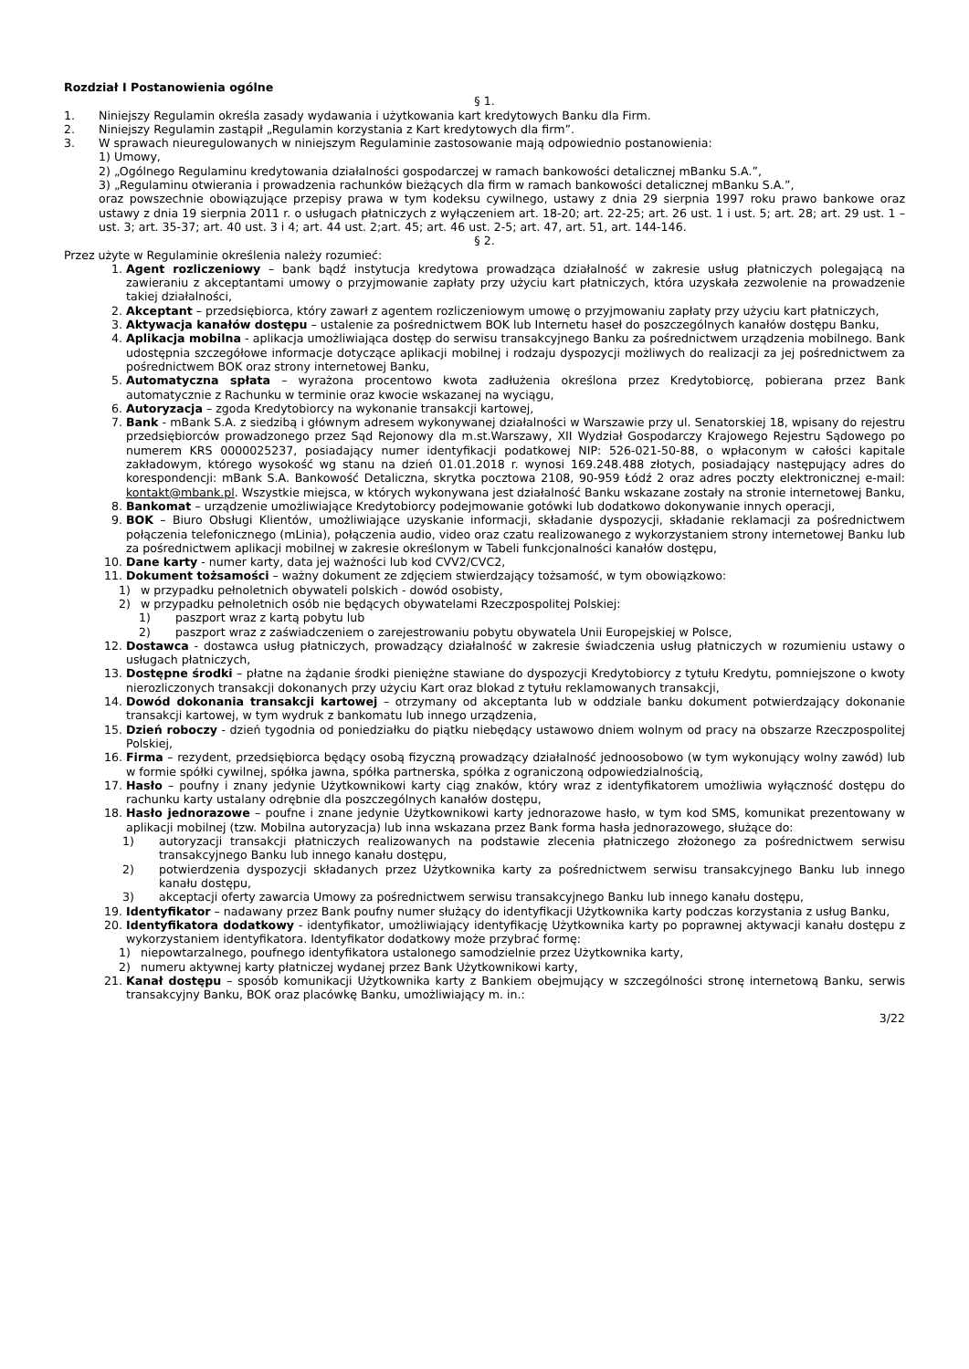Rozdział I Postanowienia ogólne
§ 1.
1. Niniejszy Regulamin określa zasady wydawania i użytkowania kart kredytowych Banku dla Firm.
2. Niniejszy Regulamin zastąpił „Regulamin korzystania z Kart kredytowych dla firm”.
3. W sprawach nieuregulowanych w niniejszym Regulaminie zastosowanie mają odpowiednio postanowienia:
1) Umowy,
2) „Ogólnego Regulaminu kredytowania działalności gospodarczej w ramach bankowości detalicznej mBanku S.A.”,
3) „Regulaminu otwierania i prowadzenia rachunków bieżących dla firm w ramach bankowości detalicznej mBanku S.A.”,
oraz powszechnie obowiązujące przepisy prawa w tym kodeksu cywilnego, ustawy z dnia 29 sierpnia 1997 roku prawo bankowe oraz ustawy z dnia 19 sierpnia 2011 r. o usługach płatniczych z wyłączeniem art. 18-20; art. 22-25; art. 26 ust. 1 i ust. 5; art. 28; art. 29 ust. 1 – ust. 3; art. 35-37; art. 40 ust. 3 i 4; art. 44 ust. 2;art. 45; art. 46 ust. 2-5; art. 47, art. 51, art. 144-146.
§ 2.
Przez użyte w Regulaminie określenia należy rozumieć:
1. Agent rozliczeniowy – bank bądź instytucja kredytowa prowadząca działalność w zakresie usług płatniczych polegającą na zawieraniu z akceptantami umowy o przyjmowanie zapłaty przy użyciu kart płatniczych, która uzyskała zezwolenie na prowadzenie takiej działalności,
2. Akceptant – przedsiębiorca, który zawarł z agentem rozliczeniowym umowę o przyjmowaniu zapłaty przy użyciu kart płatniczych,
3. Aktywacja kanałów dostępu – ustalenie za pośrednictwem BOK lub Internetu haseł do poszczególnych kanałów dostępu Banku,
4. Aplikacja mobilna - aplikacja umożliwiająca dostęp do serwisu transakcyjnego Banku za pośrednictwem urządzenia mobilnego. Bank udostępnia szczegółowe informacje dotyczące aplikacji mobilnej i rodzaju dyspozycji możliwych do realizacji za jej pośrednictwem za pośrednictwem BOK oraz strony internetowej Banku,
5. Automatyczna spłata – wyrażona procentowo kwota zadłużenia określona przez Kredytobiorcę, pobierana przez Bank automatycznie z Rachunku w terminie oraz kwocie wskazanej na wyciągu,
6. Autoryzacja – zgoda Kredytobiorcy na wykonanie transakcji kartowej,
7. Bank - mBank S.A. z siedzibą i głównym adresem wykonywanej działalności w Warszawie przy ul. Senatorskiej 18, wpisany do rejestru przedsiębiorców prowadzonego przez Sąd Rejonowy dla m.st.Warszawy, XII Wydział Gospodarczy Krajowego Rejestru Sądowego po numerem KRS 0000025237, posiadający numer identyfikacji podatkowej NIP: 526-021-50-88, o wpłaconym w całości kapitale zakładowym, którego wysokość wg stanu na dzień 01.01.2018 r. wynosi 169.248.488 złotych, posiadający następujący adres do korespondencji: mBank S.A. Bankowość Detaliczna, skrytka pocztowa 2108, 90-959 Łódź 2 oraz adres poczty elektronicznej e-mail: kontakt@mbank.pl. Wszystkie miejsca, w których wykonywana jest działalność Banku wskazane zostały na stronie internetowej Banku,
8. Bankomat – urządzenie umożliwiające Kredytobiorcy podejmowanie gotówki lub dodatkowo dokonywanie innych operacji,
9. BOK – Biuro Obsługi Klientów, umożliwiające uzyskanie informacji, składanie dyspozycji, składanie reklamacji za pośrednictwem połączenia telefonicznego (mLinia), połączenia audio, video oraz czatu realizowanego z wykorzystaniem strony internetowej Banku lub za pośrednictwem aplikacji mobilnej w zakresie określonym w Tabeli funkcjonalności kanałów dostępu,
10. Dane karty - numer karty, data jej ważności lub kod CVV2/CVC2,
11. Dokument tożsamości – ważny dokument ze zdjęciem stwierdzający tożsamość, w tym obowiązkowo:
1) w przypadku pełnoletnich obywateli polskich - dowód osobisty,
2) w przypadku pełnoletnich osób nie będących obywatelami Rzeczpospolitej Polskiej:
1) paszport wraz z kartą pobytu lub
2) paszport wraz z zaświadczeniem o zarejestrowaniu pobytu obywatela Unii Europejskiej w Polsce,
12. Dostawca - dostawca usług płatniczych, prowadzący działalność w zakresie świadczenia usług płatniczych w rozumieniu ustawy o usługach płatniczych,
13. Dostępne środki – płatne na żądanie środki pieniężne stawiane do dyspozycji Kredytobiorcy z tytułu Kredytu, pomniejszone o kwoty nierozliczonych transakcji dokonanych przy użyciu Kart oraz blokad z tytułu reklamowanych transakcji,
14. Dowód dokonania transakcji kartowej – otrzymany od akceptanta lub w oddziale banku dokument potwierdzający dokonanie transakcji kartowej, w tym wydruk z bankomatu lub innego urządzenia,
15. Dzień roboczy - dzień tygodnia od poniedziałku do piątku niebędący ustawowo dniem wolnym od pracy na obszarze Rzeczpospolitej Polskiej,
16. Firma – rezydent, przedsiębiorca będący osobą fizyczną prowadzący działalność jednoosobowo (w tym wykonujący wolny zawód) lub w formie spółki cywilnej, spółka jawna, spółka partnerska, spółka z ograniczoną odpowiedzialnością,
17. Hasło – poufny i znany jedynie Użytkownikowi karty ciąg znaków, który wraz z identyfikatorem umożliwia wyłączność dostępu do rachunku karty ustalany odrębnie dla poszczególnych kanałów dostępu,
18. Hasło jednorazowe – poufne i znane jedynie Użytkownikowi karty jednorazowe hasło, w tym kod SMS, komunikat prezentowany w aplikacji mobilnej (tzw. Mobilna autoryzacja) lub inna wskazana przez Bank forma hasła jednorazowego, służące do:
1) autoryzacji transakcji płatniczych realizowanych na podstawie zlecenia płatniczego złożonego za pośrednictwem serwisu transakcyjnego Banku lub innego kanału dostępu,
2) potwierdzenia dyspozycji składanych przez Użytkownika karty za pośrednictwem serwisu transakcyjnego Banku lub innego kanału dostępu,
3) akceptacji oferty zawarcia Umowy za pośrednictwem serwisu transakcyjnego Banku lub innego kanału dostępu,
19. Identyfikator – nadawany przez Bank poufny numer służący do identyfikacji Użytkownika karty podczas korzystania z usług Banku,
20. Identyfikatora dodatkowy - identyfikator, umożliwiający identyfikację Użytkownika karty po poprawnej aktywacji kanału dostępu z wykorzystaniem identyfikatora. Identyfikator dodatkowy może przybrać formę:
1) niepowtarzalnego, poufnego identyfikatora ustalonego samodzielnie przez Użytkownika karty,
2) numeru aktywnej karty płatniczej wydanej przez Bank Użytkownikowi karty,
21. Kanał dostępu – sposób komunikacji Użytkownika karty z Bankiem obejmujący w szczególności stronę internetową Banku, serwis transakcyjny Banku, BOK oraz placówkę Banku, umożliwiający m. in.:
3/22